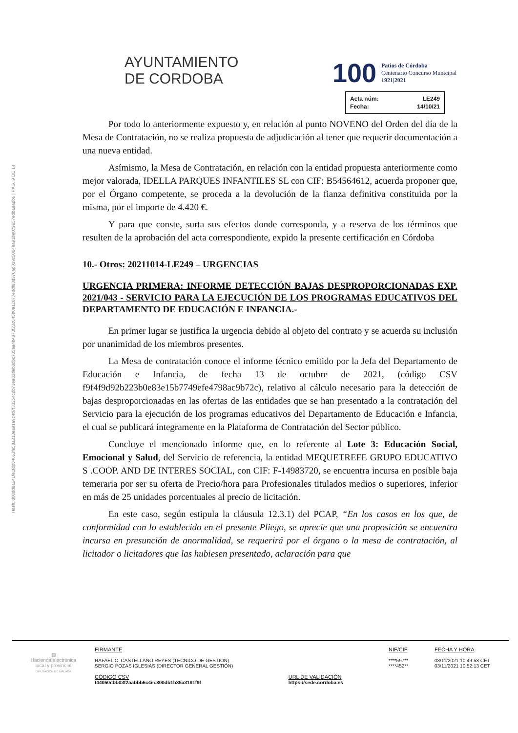AYUNTAMIENTO
DE CORDOBA
100
Patios de Córdoba
Centenario Concurso Municipal
1921|2021
| Acta núm: | LE249 |
| Fecha: | 14/10/21 |
Hash: d08dd9a641fe1fd084662fe58a213ea91e9c4d7f33254cdb71ea33deb3dbc705aa4b4870f23c645b8a12077eddf93d976ad319c5004ba91be079857edba8adb6 | PÁG. 9 DE 14
Por todo lo anteriormente expuesto y, en relación al punto NOVENO del Orden del día de la Mesa de Contratación, no se realiza propuesta de adjudicación al tener que requerir documentación a una nueva entidad.
Asímismo, la Mesa de Contratación, en relación con la entidad propuesta anteriormente como mejor valorada, IDELLA PARQUES INFANTILES SL con CIF: B54564612, acuerda proponer que, por el Órgano competente, se proceda a la devolución de la fianza definitiva constituida por la misma, por el importe de 4.420 €.
Y para que conste, surta sus efectos donde corresponda, y a reserva de los términos que resulten de la aprobación del acta correspondiente, expido la presente certificación en Córdoba
10.- Otros: 20211014-LE249 – URGENCIAS
URGENCIA PRIMERA: INFORME DETECCIÓN BAJAS DESPROPORCIONADAS EXP. 2021/043 - SERVICIO PARA LA EJECUCIÓN DE LOS PROGRAMAS EDUCATIVOS DEL DEPARTAMENTO DE EDUCACIÓN E INFANCIA.-
En primer lugar se justifica la urgencia debido al objeto del contrato y se acuerda su inclusión por unanimidad de los miembros presentes.
La Mesa de contratación conoce el informe técnico emitido por la Jefa del Departamento de Educación e Infancia, de fecha 13 de octubre de 2021, (código CSV f9f4f9d92b223b0e83e15b7749efe4798ac9b72c), relativo al cálculo necesario para la detección de bajas desproporcionadas en las ofertas de las entidades que se han presentado a la contratación del Servicio para la ejecución de los programas educativos del Departamento de Educación e Infancia, el cual se publicará íntegramente en la Plataforma de Contratación del Sector público.
Concluye el mencionado informe que, en lo referente al Lote 3: Educación Social, Emocional y Salud, del Servicio de referencia, la entidad MEQUETREFE GRUPO EDUCATIVO S .COOP. AND DE INTERES SOCIAL, con CIF: F-14983720, se encuentra incursa en posible baja temeraria por ser su oferta de Precio/hora para Profesionales titulados medios o superiores, inferior en más de 25 unidades porcentuales al precio de licitación.
En este caso, según estipula la cláusula 12.3.1) del PCAP, “En los casos en los que, de conformidad con lo establecido en el presente Pliego, se aprecie que una proposición se encuentra incursa en presunción de anormalidad, se requerirá por el órgano o la mesa de contratación, al licitador o licitadores que las hubiesen presentado, aclaración para que
| ▥ Hacienda electrónica local y provincial DIPUTACIÓN DE MÁLAGA | FIRMANTE RAFAEL C. CASTELLANO REYES (TECNICO DE GESTION) SERGIO POZAS IGLESIAS (DIRECTOR GENERAL GESTIÓN) | | NIF/CIF ****597** ****452** | FECHA Y HORA 03/11/2021 10:49:58 CET 03/11/2021 10:52:13 CET |
| | CÓDIGO CSV f44050cbb03f2aabbb6c4ec800db1b35a3181f9f | URL DE VALIDACIÓN https://sede.cordoba.es | | |